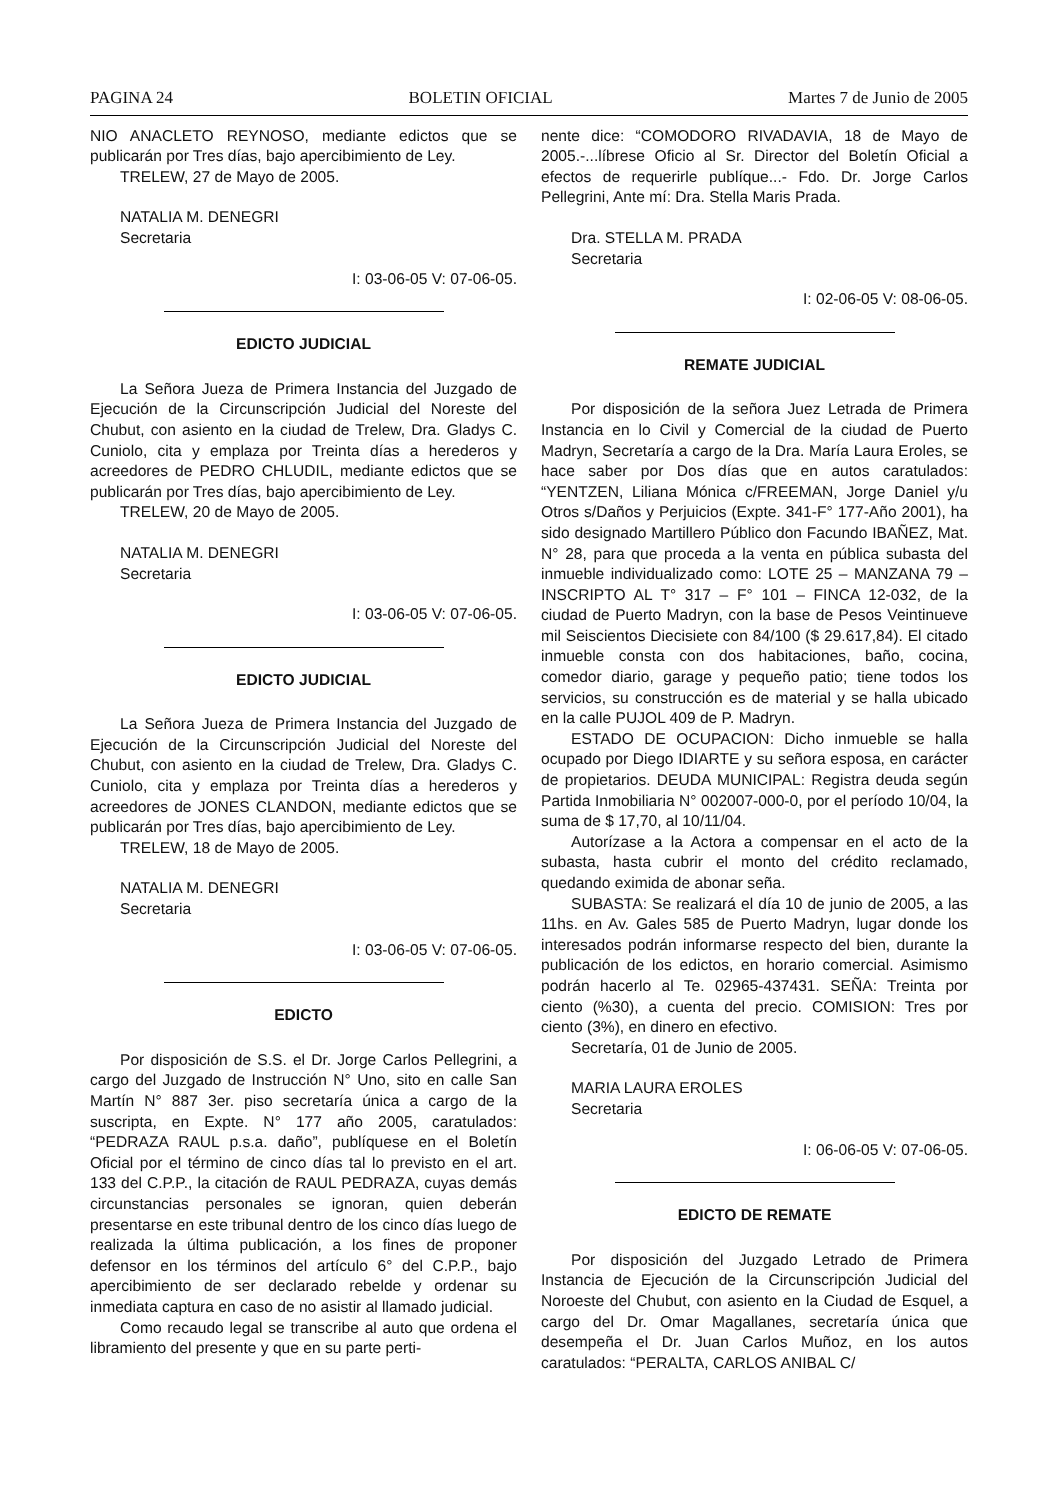PAGINA 24 BOLETIN OFICIAL Martes 7 de Junio de 2005
NIO ANACLETO REYNOSO, mediante edictos que se publicarán por Tres días, bajo apercibimiento de Ley.
TRELEW, 27 de Mayo de 2005.
NATALIA M. DENEGRI
Secretaria
I: 03-06-05 V: 07-06-05.
EDICTO JUDICIAL
La Señora Jueza de Primera Instancia del Juzgado de Ejecución de la Circunscripción Judicial del Noreste del Chubut, con asiento en la ciudad de Trelew, Dra. Gladys C. Cuniolo, cita y emplaza por Treinta días a herederos y acreedores de PEDRO CHLUDIL, mediante edictos que se publicarán por Tres días, bajo apercibimiento de Ley.
TRELEW, 20 de Mayo de 2005.
NATALIA M. DENEGRI
Secretaria
I: 03-06-05 V: 07-06-05.
EDICTO JUDICIAL
La Señora Jueza de Primera Instancia del Juzgado de Ejecución de la Circunscripción Judicial del Noreste del Chubut, con asiento en la ciudad de Trelew, Dra. Gladys C. Cuniolo, cita y emplaza por Treinta días a herederos y acreedores de JONES CLANDON, mediante edictos que se publicarán por Tres días, bajo apercibimiento de Ley.
TRELEW, 18 de Mayo de 2005.
NATALIA M. DENEGRI
Secretaria
I: 03-06-05 V: 07-06-05.
EDICTO
Por disposición de S.S. el Dr. Jorge Carlos Pellegrini, a cargo del Juzgado de Instrucción N° Uno, sito en calle San Martín N° 887 3er. piso secretaría única a cargo de la suscripta, en Expte. N° 177 año 2005, caratulados: “PEDRAZA RAUL p.s.a. daño”, publíquese en el Boletín Oficial por el término de cinco días tal lo previsto en el art. 133 del C.P.P., la citación de RAUL PEDRAZA, cuyas demás circunstancias personales se ignoran, quien deberán presentarse en este tribunal dentro de los cinco días luego de realizada la última publicación, a los fines de proponer defensor en los términos del artículo 6° del C.P.P., bajo apercibimiento de ser declarado rebelde y ordenar su inmediata captura en caso de no asistir al llamado judicial.
Como recaudo legal se transcribe al auto que ordena el libramiento del presente y que en su parte perti-
nente dice: “COMODORO RIVADAVIA, 18 de Mayo de 2005.-...líbrese Oficio al Sr. Director del Boletín Oficial a efectos de requerirle publíque...- Fdo. Dr. Jorge Carlos Pellegrini, Ante mí: Dra. Stella Maris Prada.
Dra. STELLA M. PRADA
Secretaria
I: 02-06-05 V: 08-06-05.
REMATE JUDICIAL
Por disposición de la señora Juez Letrada de Primera Instancia en lo Civil y Comercial de la ciudad de Puerto Madryn, Secretaría a cargo de la Dra. María Laura Eroles, se hace saber por Dos días que en autos caratulados: “YENTZEN, Liliana Mónica c/FREEMAN, Jorge Daniel y/u Otros s/Daños y Perjuicios (Expte. 341-F° 177-Año 2001), ha sido designado Martillero Público don Facundo IBAÑEZ, Mat. N° 28, para que proceda a la venta en pública subasta del inmueble individualizado como: LOTE 25 – MANZANA 79 – INSCRIPTO AL T° 317 – F° 101 – FINCA 12-032, de la ciudad de Puerto Madryn, con la base de Pesos Veintinueve mil Seiscientos Diecisiete con 84/100 ($ 29.617,84). El citado inmueble consta con dos habitaciones, baño, cocina, comedor diario, garage y pequeño patio; tiene todos los servicios, su construcción es de material y se halla ubicado en la calle PUJOL 409 de P. Madryn.
ESTADO DE OCUPACION: Dicho inmueble se halla ocupado por Diego IDIARTE y su señora esposa, en carácter de propietarios. DEUDA MUNICIPAL: Registra deuda según Partida Inmobiliaria N° 002007-000-0, por el período 10/04, la suma de $ 17,70, al 10/11/04.
Autorízase a la Actora a compensar en el acto de la subasta, hasta cubrir el monto del crédito reclamado, quedando eximida de abonar seña.
SUBASTA: Se realizará el día 10 de junio de 2005, a las 11hs. en Av. Gales 585 de Puerto Madryn, lugar donde los interesados podrán informarse respecto del bien, durante la publicación de los edictos, en horario comercial. Asimismo podrán hacerlo al Te. 02965-437431. SEÑA: Treinta por ciento (%30), a cuenta del precio. COMISION: Tres por ciento (3%), en dinero en efectivo.
Secretaría, 01 de Junio de 2005.
MARIA LAURA EROLES
Secretaria
I: 06-06-05 V: 07-06-05.
EDICTO DE REMATE
Por disposición del Juzgado Letrado de Primera Instancia de Ejecución de la Circunscripción Judicial del Noroeste del Chubut, con asiento en la Ciudad de Esquel, a cargo del Dr. Omar Magallanes, secretaría única que desempeña el Dr. Juan Carlos Muñoz, en los autos caratulados: “PERALTA, CARLOS ANIBAL C/